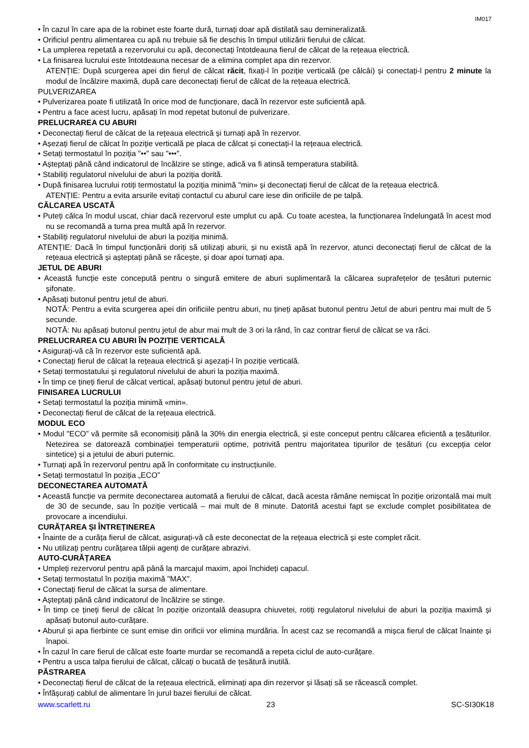IM017
• În cazul în care apa de la robinet este foarte dură, turnați doar apă distilată sau demineralizată.
• Orificiul pentru alimentarea cu apă nu trebuie să fie deschis în timpul utilizării fierului de călcat.
• La umplerea repetată a rezervorului cu apă, deconectați întotdeauna fierul de călcat de la rețeaua electrică.
• La finisarea lucrului este întotdeauna necesar de a elimina complet apa din rezervor.
ATENȚIE: După scurgerea apei din fierul de călcat răcit, fixați-l în poziție verticală (pe călcâi) și conectați-l pentru 2 minute la modul de încălzire maximă, după care deconectați fierul de călcat de la rețeaua electrică.
PULVERIZAREA
• Pulverizarea poate fi utilizată în orice mod de funcționare, dacă în rezervor este suficientă apă.
• Pentru a face acest lucru, apăsați în mod repetat butonul de pulverizare.
PRELUCRAREA CU ABURI
• Deconectați fierul de călcat de la rețeaua electrică și turnați apă în rezervor.
• Așezați fierul de călcat în poziție verticală pe placa de călcat și conectați-l la rețeaua electrică.
• Setați termostatul în poziția "••" sau "•••".
• Așteptați până când indicatorul de încălzire se stinge, adică va fi atinsă temperatura stabilită.
• Stabiliți regulatorul nivelului de aburi la poziția dorită.
• După finisarea lucrului rotiți termostatul la poziția minimă "min» și deconectați fierul de călcat de la rețeaua electrică.
ATENȚIE: Pentru a evita arsurile evitați contactul cu aburul care iese din orificiile de pe talpă.
CĂLCAREA USCATĂ
• Puteți călca în modul uscat, chiar dacă rezervorul este umplut cu apă. Cu toate acestea, la funcționarea îndelungată în acest mod nu se recomandă a turna prea multă apă în rezervor.
• Stabiliți regulatorul nivelului de aburi la poziția minimă.
ATENȚIE: Dacă în timpul funcționării doriți să utilizați aburii, și nu există apă în rezervor, atunci deconectați fierul de călcat de la rețeaua electrică și așteptați până se răcește, și doar apoi turnați apa.
JETUL DE ABURI
• Această funcție este concepută pentru o singură emitere de aburi suplimentară la călcarea suprafețelor de țesături puternic șifonate.
• Apăsați butonul pentru jetul de aburi.
NOTĂ: Pentru a evita scurgerea apei din orificiile pentru aburi, nu țineți apăsat butonul pentru Jetul de aburi pentru mai mult de 5 secunde.
NOTĂ: Nu apăsați butonul pentru jetul de abur mai mult de 3 ori la rând, în caz contrar fierul de călcat se va răci.
PRELUCRAREA CU ABURI ÎN POZIȚIE VERTICALĂ
• Asigurați-vă că în rezervor este suficientă apă.
• Conectați fierul de călcat la rețeaua electrică și așezați-l în poziție verticală.
• Setați termostatului și regulatorul nivelului de aburi la poziția maximă.
• În timp ce țineți fierul de călcat vertical, apăsați butonul pentru jetul de aburi.
FINISAREA LUCRULUI
• Setați termostatul la poziția minimă «min».
• Deconectați fierul de călcat de la rețeaua electrică.
MODUL ECO
• Modul "ECO” vă permite să economisiți până la 30% din energia electrică, și este conceput pentru călcarea eficientă a țesăturilor. Netezirea se datorează combinației temperaturii optime, potrivită pentru majoritatea tipurilor de țesături (cu excepția celor sintetice) și a jetului de aburi puternic.
• Turnați apă în rezervorul pentru apă în conformitate cu instrucțiunile.
• Setați termostatul în poziția „ECO”
DECONECTAREA AUTOMATĂ
• Această funcție va permite deconectarea automată a fierului de călcat, dacă acesta rămâne nemișcat în poziție orizontală mai mult de 30 de secunde, sau în poziție verticală – mai mult de 8 minute. Datorită acestui fapt se exclude complet posibilitatea de provocare a incendiului.
CURĂȚAREA ȘI ÎNTREȚINEREA
• Înainte de a curăța fierul de călcat, asigurați-vă că este deconectat de la rețeaua electrică și este complet răcit.
• Nu utilizați pentru curățarea tălpii agenți de curățare abrazivi.
AUTO-CURĂȚAREA
• Umpleți rezervorul pentru apă până la marcajul maxim, apoi închideți capacul.
• Setați termostatul în poziția maximă "MAX".
• Conectați fierul de călcat la sursa de alimentare.
• Așteptați până când indicatorul de încălzire se stinge.
• În timp ce țineți fierul de călcat în poziție orizontală deasupra chiuvetei, rotiți regulatorul nivelului de aburi la poziția maximă și apăsați butonul auto-curățare.
• Aburul și apa fierbinte ce sunt emise din orificii vor elimina murdăria. În acest caz se recomandă a mișca fierul de călcat înainte și înapoi.
• În cazul în care fierul de călcat este foarte murdar se recomandă a repeta ciclul de auto-curățare.
• Pentru a usca talpa fierului de călcat, călcați o bucată de țesătură inutilă.
PĂSTRAREA
• Deconectați fierul de călcat de la rețeaua electrică, eliminați apa din rezervor și lăsați să se răcească complet.
• Înfășurați cablul de alimentare în jurul bazei fierului de călcat.
www.scarlett.ru 23 SC-SI30K18